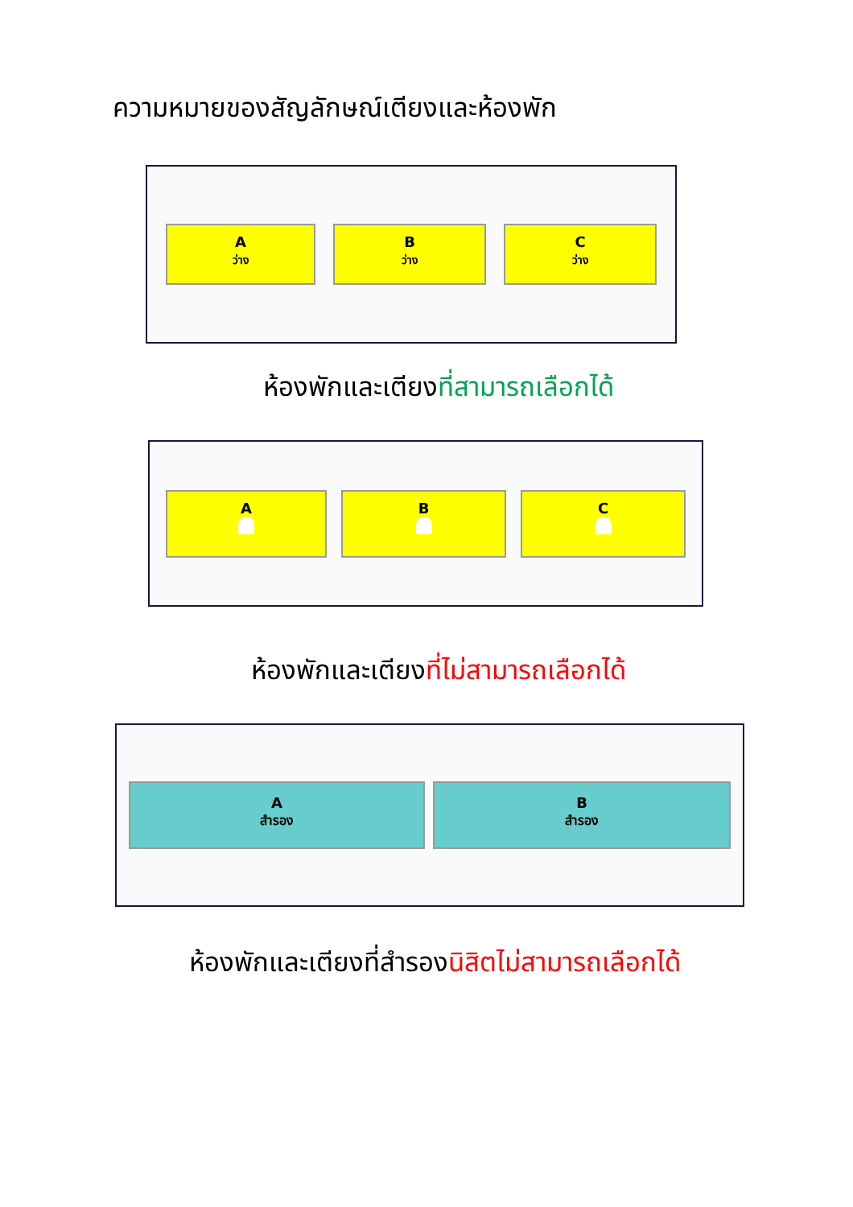ความหมายของสัญลักษณ์เตียงและห้องพัก
A
ว่าง
B
ว่าง
C
ว่าง
ห้องพักและเตียงที่สามารถเลือกได้
A
B
C
ห้องพักและเตียงที่ไม่สามารถเลือกได้
A
สำรอง
B
สำรอง
ห้องพักและเตียงที่สำรองนิสิตไม่สามารถเลือกได้